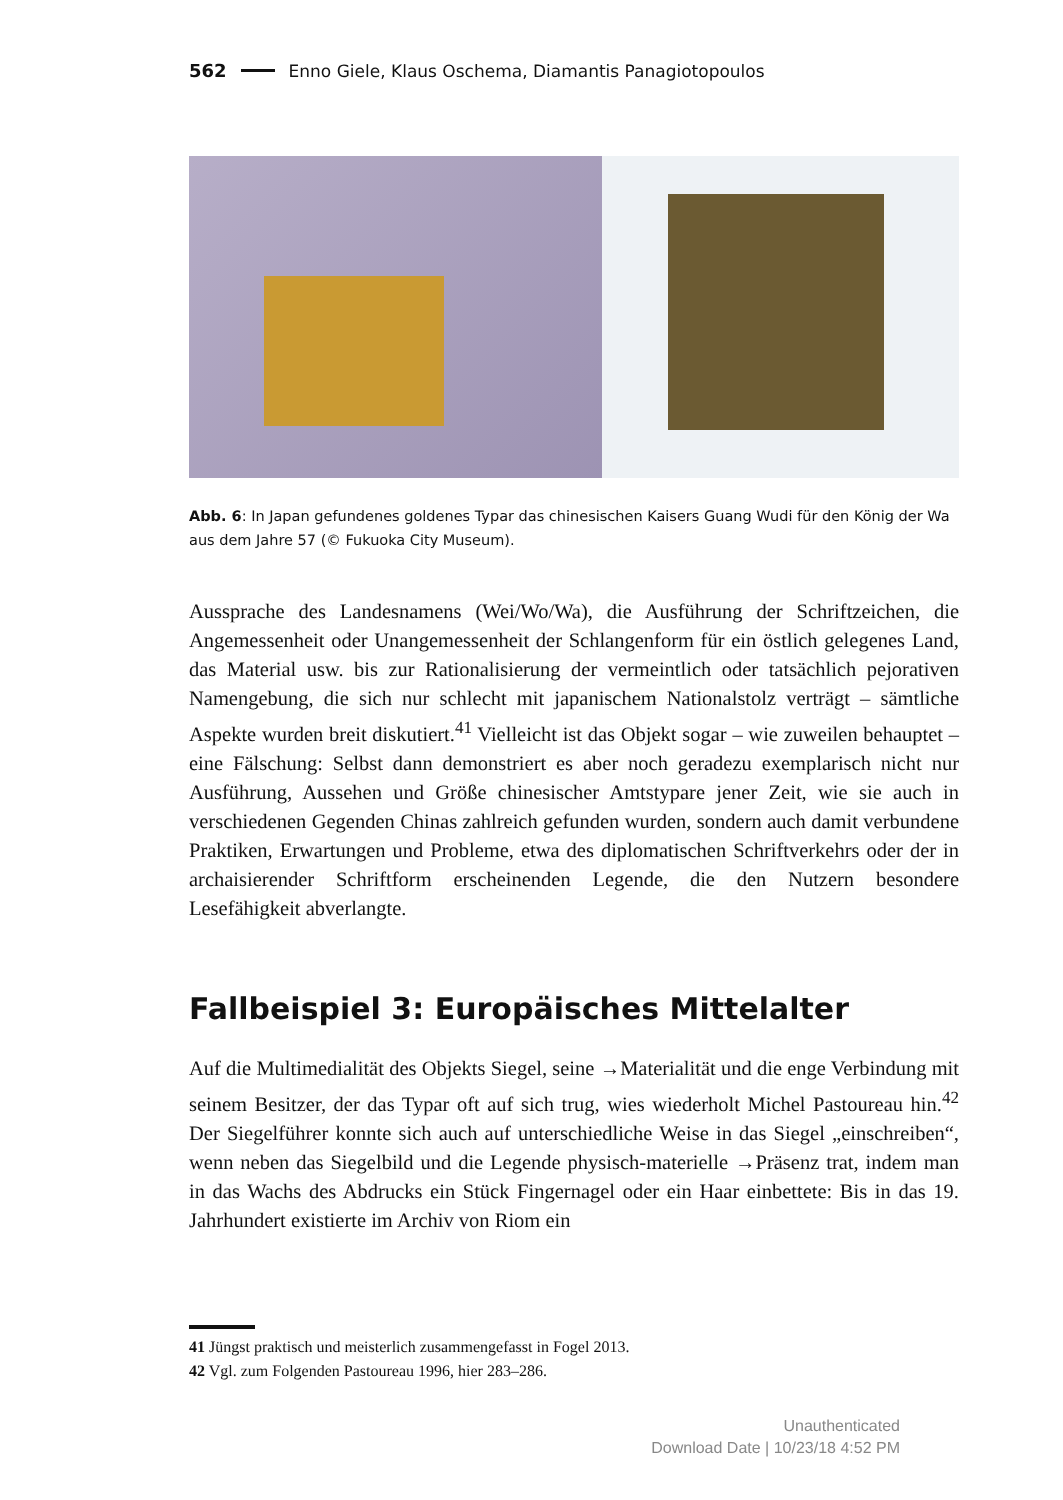562 Enno Giele, Klaus Oschema, Diamantis Panagiotopoulos
Abb. 6: In Japan gefundenes goldenes Typar das chinesischen Kaisers Guang Wudi für den König der Wa aus dem Jahre 57 (© Fukuoka City Museum).
Aussprache des Landesnamens (Wei/Wo/Wa), die Ausführung der Schriftzeichen, die Angemessenheit oder Unangemessenheit der Schlangenform für ein östlich gelegenes Land, das Material usw. bis zur Rationalisierung der vermeintlich oder tatsächlich pejorativen Namengebung, die sich nur schlecht mit japanischem Nationalstolz verträgt – sämtliche Aspekte wurden breit diskutiert.<sup>41</sup> Vielleicht ist das Objekt sogar – wie zuweilen behauptet – eine Fälschung: Selbst dann demonstriert es aber noch geradezu exemplarisch nicht nur Ausführung, Aussehen und Größe chinesischer Amtstypare jener Zeit, wie sie auch in verschiedenen Gegenden Chinas zahlreich gefunden wurden, sondern auch damit verbundene Praktiken, Erwartungen und Probleme, etwa des diplomatischen Schriftverkehrs oder der in archaisierender Schriftform erscheinenden Legende, die den Nutzern besondere Lesefähigkeit abverlangte.
Fallbeispiel 3: Europäisches Mittelalter
Auf die Multimedialität des Objekts Siegel, seine →Materialität und die enge Verbindung mit seinem Besitzer, der das Typar oft auf sich trug, wies wiederholt Michel Pastoureau hin.<sup>42</sup> Der Siegelführer konnte sich auch auf unterschiedliche Weise in das Siegel „einschreiben“, wenn neben das Siegelbild und die Legende physisch-materielle →Präsenz trat, indem man in das Wachs des Abdrucks ein Stück Fingernagel oder ein Haar einbettete: Bis in das 19. Jahrhundert existierte im Archiv von Riom ein
41 Jüngst praktisch und meisterlich zusammengefasst in Fogel 2013.
42 Vgl. zum Folgenden Pastoureau 1996, hier 283–286.
Unauthenticated
Download Date | 10/23/18 4:52 PM